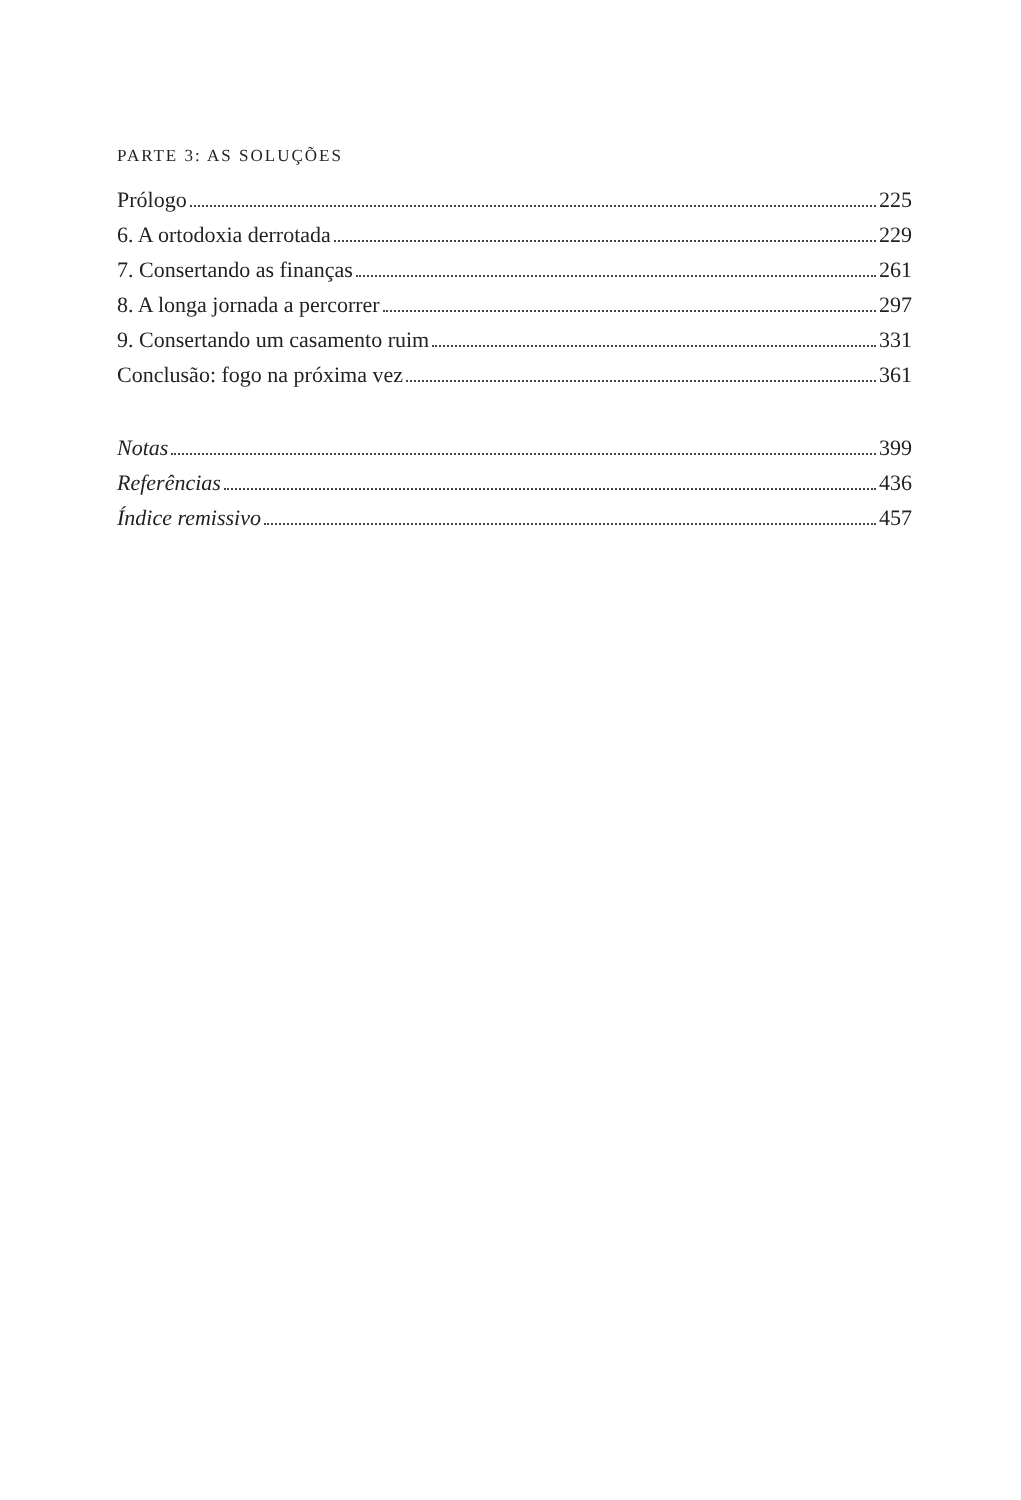PARTE 3: AS SOLUÇÕES
Prólogo 225
6. A ortodoxia derrotada 229
7. Consertando as finanças 261
8. A longa jornada a percorrer 297
9. Consertando um casamento ruim 331
Conclusão: fogo na próxima vez 361
Notas 399
Referências 436
Índice remissivo 457